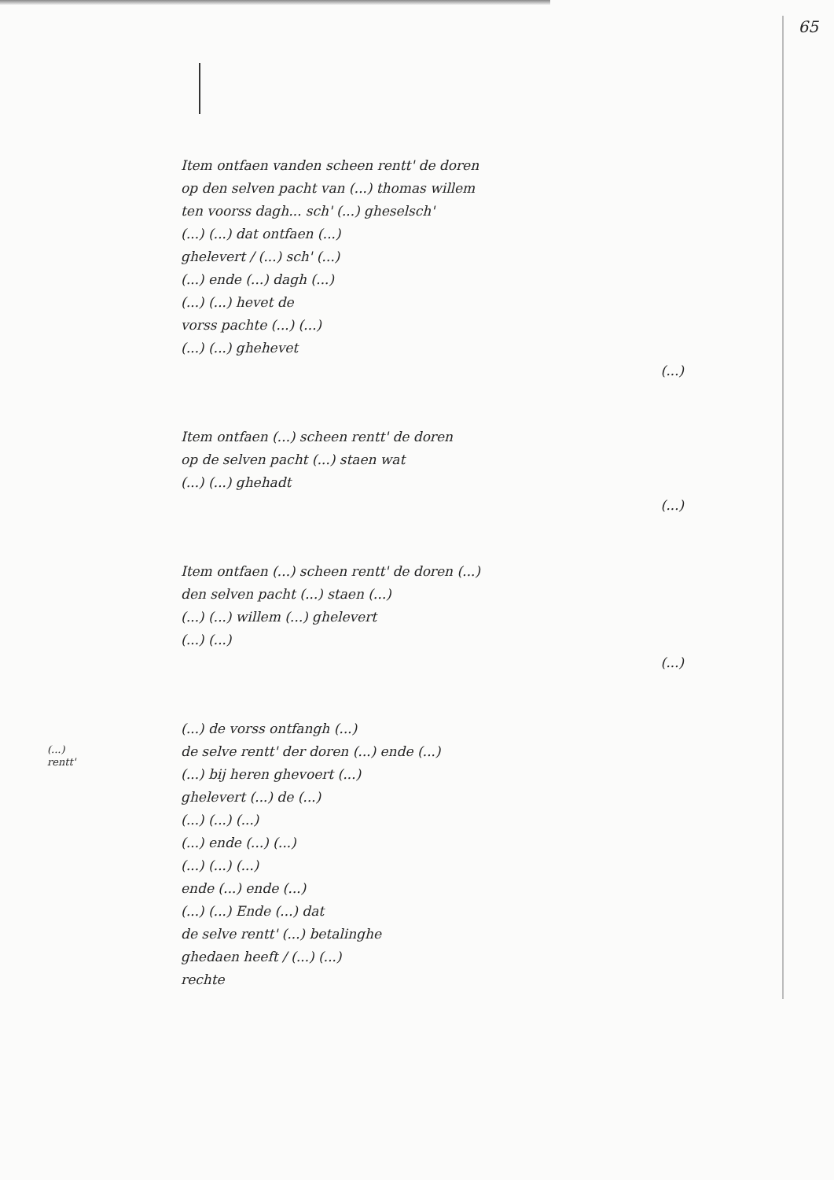65
Item ontfaen vanden scheen rentt' de doren
op den selven pacht van (...) thomas willem
ten voorss dagh... sch' (...) gheselsch'
(...) (...) dat ontfaen (...)
ghelevert / (...) sch' (...)
(...) ende (...) dagh (...)
(...) (...) hevet de
vorss pachte (...) (...)
(...) (...) ghehevet
(...)
Item ontfaen (...) scheen rentt' de doren
op de selven pacht (...) staen wat
(...) (...) ghehadt
(...)
Item ontfaen (...) scheen rentt' de doren (...)
den selven pacht (...) staen (...)
(...) (...) willem (...) ghelevert
(...) (...)
(...)
(...) de vorss ontfangh (...)
de selve rentt' der doren (...) ende (...)
(...) bij heren ghevoert (...)
ghelevert (...) de (...)
(...) (...) (...)
(...) ende (...) (...)
(...) (...) (...)
ende (...) ende (...)
(...) (...) Ende (...) dat
de selve rentt' (...) betalinghe
ghedaen heeft / (...) (...)
rechte
(...)
rentt'